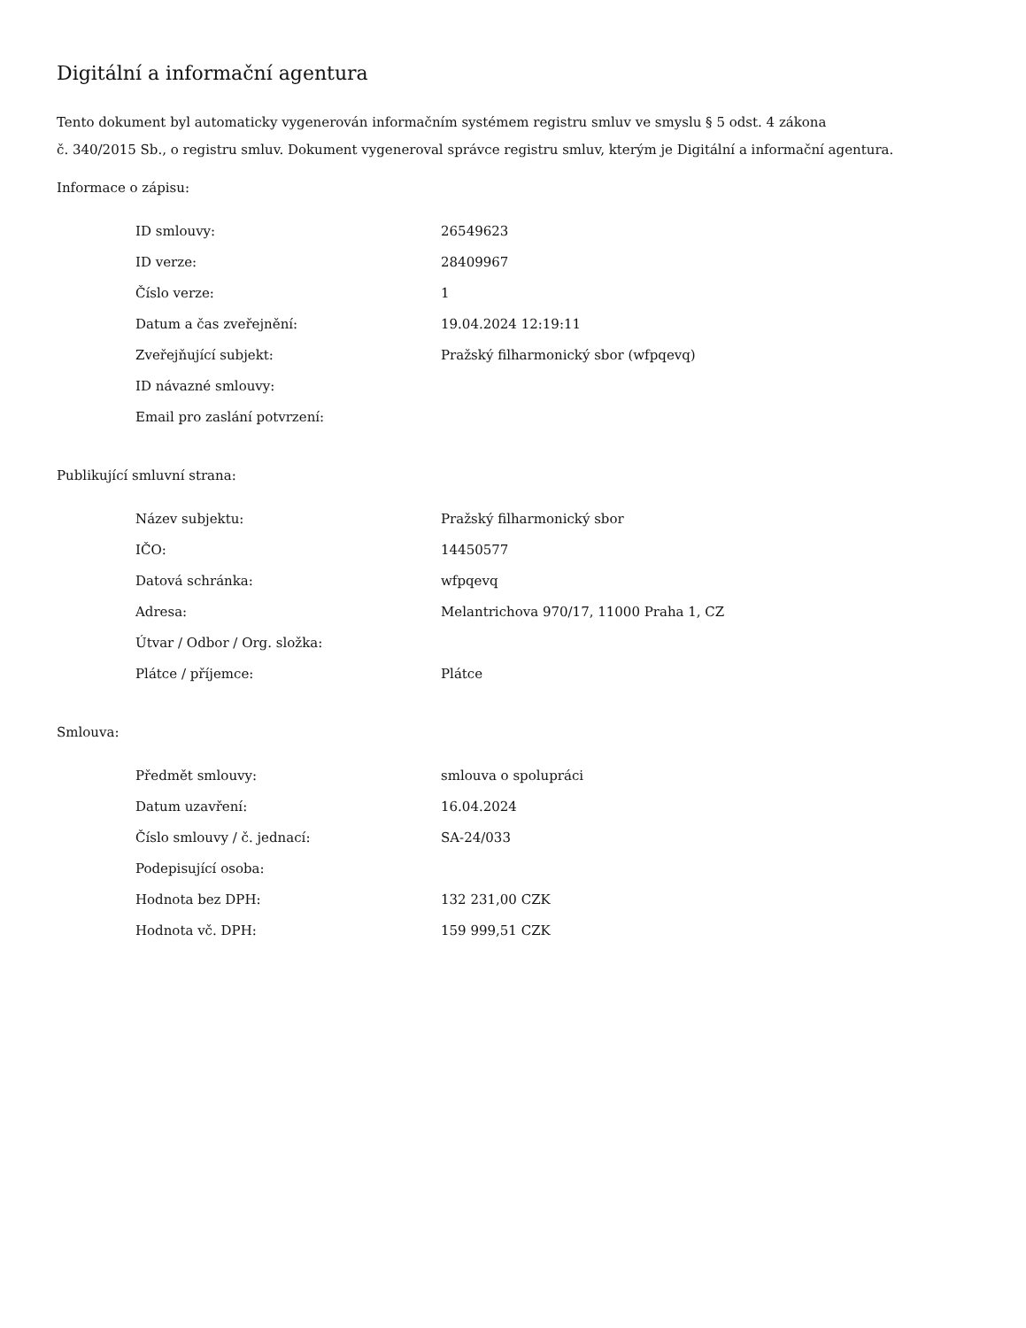Digitální a informační agentura
Tento dokument byl automaticky vygenerován informačním systémem registru smluv ve smyslu § 5 odst. 4 zákona
č. 340/2015 Sb., o registru smluv. Dokument vygeneroval správce registru smluv, kterým je Digitální a informační agentura.
Informace o zápisu:
| ID smlouvy: | 26549623 |
| ID verze: | 28409967 |
| Číslo verze: | 1 |
| Datum a čas zveřejnění: | 19.04.2024 12:19:11 |
| Zveřejňující subjekt: | Pražský filharmonický sbor (wfpqevq) |
| ID návazné smlouvy: | |
| Email pro zaslání potvrzení: | |
Publikující smluvní strana:
| Název subjektu: | Pražský filharmonický sbor |
| IČO: | 14450577 |
| Datová schránka: | wfpqevq |
| Adresa: | Melantrichova 970/17, 11000 Praha 1, CZ |
| Útvar / Odbor / Org. složka: | |
| Plátce / příjemce: | Plátce |
Smlouva:
| Předmět smlouvy: | smlouva o spolupráci |
| Datum uzavření: | 16.04.2024 |
| Číslo smlouvy / č. jednací: | SA-24/033 |
| Podepisující osoba: | |
| Hodnota bez DPH: | 132 231,00 CZK |
| Hodnota vč. DPH: | 159 999,51 CZK |